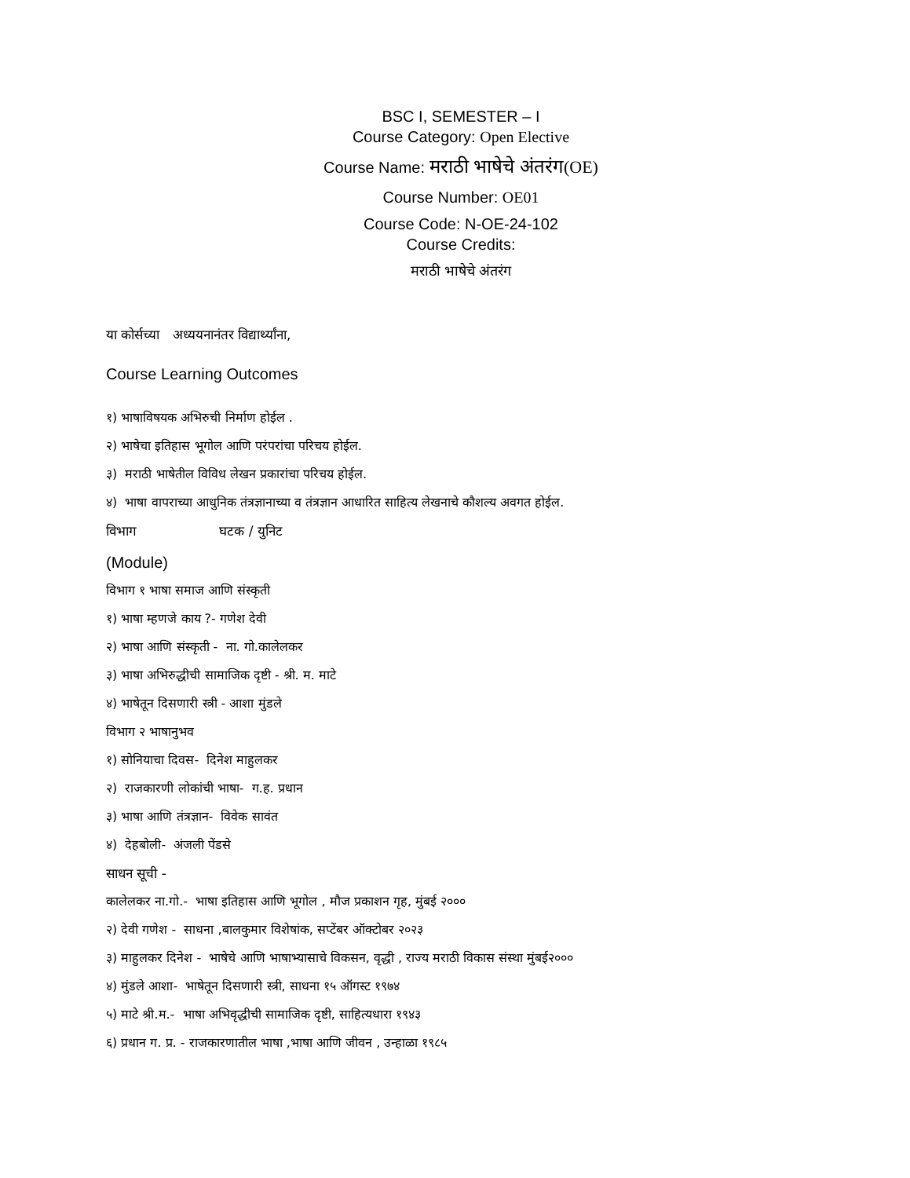BSC I, SEMESTER – I
Course Category: Open Elective
Course Name: मराठी भाषेचे अंतरंग(OE)
Course Number: OE01
Course Code: N-OE-24-102
Course Credits:
मराठी भाषेचे अंतरंग
या कोर्सच्या अध्ययनानंतर विद्यार्थ्यांना,
Course Learning Outcomes
१) भाषाविषयक अभिरुची निर्माण होईल .
२) भाषेचा इतिहास भूगोल आणि परंपरांचा परिचय होईल.
३) मराठी भाषेतील विविध लेखन प्रकारांचा परिचय होईल.
४) भाषा वापराच्या आधुनिक तंत्रज्ञानाच्या व तंत्रज्ञान आधारित साहित्य लेखनाचे कौशल्य अवगत होईल.
विभाग घटक / युनिट
(Module)
विभाग १ भाषा समाज आणि संस्कृती
१) भाषा म्हणजे काय ?- गणेश देवी
२) भाषा आणि संस्कृती - ना. गो.कालेलकर
३) भाषा अभिरुद्धीची सामाजिक दृष्टी - श्री. म. माटे
४) भाषेतून दिसणारी स्त्री - आशा मुंडले
विभाग २ भाषानुभव
१) सोनियाचा दिवस- दिनेश माहुलकर
२) राजकारणी लोकांची भाषा- ग.ह. प्रधान
३) भाषा आणि तंत्रज्ञान- विवेक सावंत
४) देहबोली- अंजली पेंडसे
साधन सूची -
कालेलकर ना.गो.- भाषा इतिहास आणि भूगोल , मौज प्रकाशन गृह, मुंबई २०००
२) देवी गणेश - साधना ,बालकुमार विशेषांक, सप्टेंबर ऑक्टोबर २०२३
३) माहुलकर दिनेश - भाषेचे आणि भाषाभ्यासाचे विकसन, वृद्धी , राज्य मराठी विकास संस्था मुंबई२०००
४) मुंडले आशा- भाषेतून दिसणारी स्त्री, साधना १५ ऑगस्ट १९७४
५) माटे श्री.म.- भाषा अभिवृद्धीची सामाजिक दृष्टी, साहित्यधारा १९४३
६) प्रधान ग. प्र. - राजकारणातील भाषा ,भाषा आणि जीवन , उन्हाळा १९८५